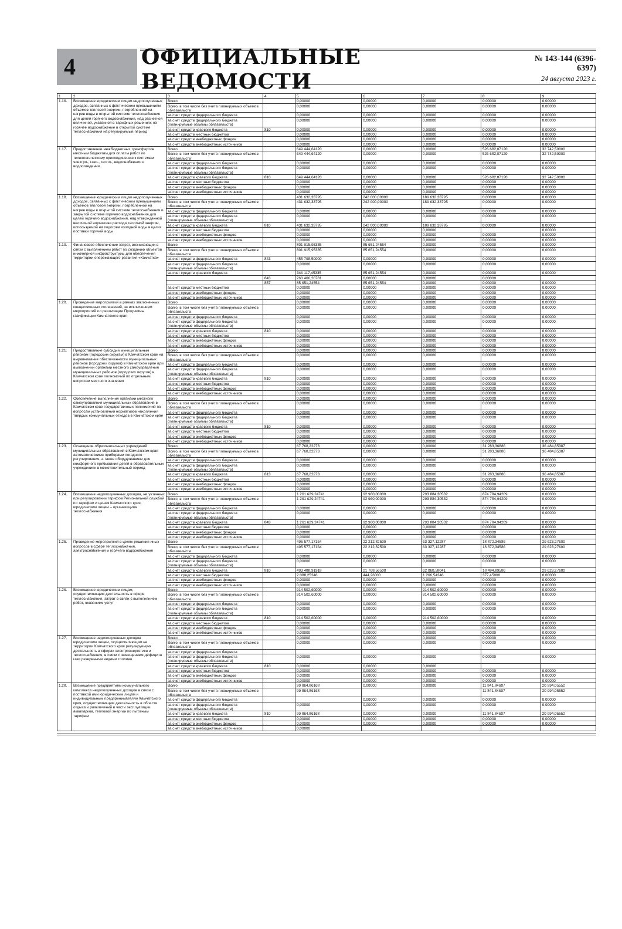4
ОФИЦИАЛЬНЫЕ ВЕДОМОСТИ
№ 143-144 (6396-6397)
24 августа 2023 г.
| 1 | 2 | 3 | 4 | 5 | 6 | 7 | 8 | 9 |
| 1.16. | Возмещение юридическим лицам недополученных доходов, связанных с фактическим превышением объемов тепловой энергии, потребленной на нагрев воды в открытой системе теплоснабжения для целей горячего водоснабжения, над расчетной величиной, указанной в тарифных решениях на горячее водоснабжение в открытой системе теплоснабжения на регулируемый период | Всего | | 0,00000 | 0,00000 | 0,00000 | 0,00000 | 0,00000 |
| | | Всего, в том числе без учета планируемых объемов обязательств | | 0,00000 | 0,00000 | 0,00000 | 0,00000 | 0,00000 |
| | | за счет средств федерального бюджета | | 0,00000 | 0,00000 | 0,00000 | 0,00000 | 0,00000 |
| | | за счет средств федерального бюджета (планируемые объемы обязательств) | | 0,00000 | 0,00000 | 0,00000 | 0,00000 | 0,00000 |
| | | за счет средств краевого бюджета | 810 | 0,00000 | 0,00000 | 0,00000 | 0,00000 | 0,00000 |
| | | за счет средств местных бюджетов | | 0,00000 | 0,00000 | 0,00000 | 0,00000 | 0,00000 |
| | | за счет средств внебюджетных фондов | | 0,00000 | 0,00000 | 0,00000 | 0,00000 | 0,00000 |
| | | за счет средств внебюджетных источников | | 0,00000 | 0,00000 | 0,00000 | 0,00000 | 0,00000 |
| 1.17. | Предоставление межбюджетных трансфертов местным бюджетам для оплаты работ по технологическому присоединению к системам электро-, газо-, тепло-, водоснабжения и водоотведения | Всего | | 649 444,64120 | 0,00000 | 0,00000 | 526 682,07120 | 32 742,59000 |
| | | Всего, в том числе без учета планируемых объемов обязательств | | 649 444,64120 | 0,00000 | 0,00000 | 526 682,07120 | 32 742,59000 |
| | | за счет средств федерального бюджета | | 0,00000 | 0,00000 | 0,00000 | 0,00000 | 0,00000 |
| | | за счет средств федерального бюджета (планируемые объемы обязательств) | | 0,00000 | 0,00000 | 0,00000 | 0,00000 | 0,00000 |
| | | за счет средств краевого бюджета | 810 | 649 444,64120 | 0,00000 | 0,00000 | 526 682,07120 | 32 742,59000 |
| | | за счет средств местных бюджетов | | 0,00000 | 0,00000 | 0,00000 | 0,00000 | 0,00000 |
| | | за счет средств внебюджетных фондов | | 0,00000 | 0,00000 | 0,00000 | 0,00000 | 0,00000 |
| | | за счет средств внебюджетных источников | | 0,00000 | 0,00000 | 0,00000 | 0,00000 | 0,00000 |
| 1.18. | Возмещение юридическим лицам недополученных доходов, связанных с фактическим превышением объемов тепловой энергии, потребленной на нагрев воды в открытой системе теплоснабжения и закрытой системе горячего водоснабжения для целей горячего водоснабжения, над утвержденной величиной норматива расхода тепловой энергии, используемой на подогрев холодной воды в целях поставки горячей воды | Всего | | 431 632,33795 | 242 000,00000 | 189 632,33795 | 0,00000 | 0,00000 |
| | | Всего, в том числе без учета планируемых объемов обязательств | | 431 632,33795 | 242 000,00000 | 189 632,33795 | 0,00000 | 0,00000 |
| | | за счет средств федерального бюджета | | 0,00000 | 0,00000 | 0,00000 | 0,00000 | 0,00000 |
| | | за счет средств федерального бюджета (планируемые объемы обязательств) | | 0,00000 | 0,00000 | 0,00000 | 0,00000 | 0,00000 |
| | | за счет средств краевого бюджета | 810 | 431 632,33795 | 242 000,00000 | 189 632,33795 | 0,00000 | 0,00000 |
| | | за счет средств местных бюджетов | | 0,00000 | 0,00000 | 0,00000 | | 0,00000 |
| | | за счет средств внебюджетных фондов | | 0,00000 | 0,00000 | 0,00000 | 0,00000 | 0,00000 |
| | | за счет средств внебюджетных источников | | 0,00000 | 0,00000 | 0,00000 | 0,00000 | 0,00000 |
| 1.19. | Финансовое обеспечение затрат, возникающих в связи с выполнением работ по созданию объектов инженерной инфраструктуры для обеспечения территории опережающего развития «Камчатка» | Всего | | 801 915,95335 | 85 651,24554 | 0,00000 | 0,00000 | 0,00000 |
| | | Всего, в том числе без учета планируемых объемов обязательств | | 801 915,95335 | 85 651,24554 | 0,00000 | 0,00000 | 0,00000 |
| | | за счет средств федерального бюджета | 843 | 455 798,50000 | 0,00000 | 0,00000 | 0,00000 | 0,00000 |
| | | за счет средств федерального бюджета (планируемые объемы обязательств) | | 0,00000 | 0,00000 | 0,00000 | 0,00000 | 0,00000 |
| | | за счет средств краевого бюджета | | 346 117,45335 | 85 651,24554 | 0,00000 | 0,00000 | 0,00000 |
| | | | 843 | 260 466,20781 | 0,00000 | 0,00000 | 0,00000 | |
| | | | 857 | 85 651,24554 | 85 651,24554 | 0,00000 | 0,00000 | 0,00000 |
| | | за счет средств местных бюджетов | | 0,00000 | 0,00000 | 0,00000 | 0,00000 | 0,00000 |
| | | за счет средств внебюджетных фондов | | 0,00000 | 0,00000 | 0,00000 | 0,00000 | 0,00000 |
| | | за счет средств внебюджетных источников | | 0,00000 | 0,00000 | 0,00000 | 0,00000 | 0,00000 |
| 1.20. | Проведение мероприятий в рамках заключенных концессионных соглашений, за исключением мероприятий по реализации Программы газификации Камчатского края | Всего | | 0,00000 | 0,00000 | 0,00000 | 0,00000 | 0,00000 |
| | | Всего, в том числе без учета планируемых объемов обязательств | | 0,00000 | 0,00000 | 0,00000 | 0,00000 | 0,00000 |
| | | за счет средств федерального бюджета | | 0,00000 | 0,00000 | 0,00000 | 0,00000 | 0,00000 |
| | | за счет средств федерального бюджета (планируемые объемы обязательств) | | 0,00000 | 0,00000 | 0,00000 | 0,00000 | 0,00000 |
| | | за счет средств краевого бюджета | 810 | 0,00000 | 0,00000 | 0,00000 | 0,00000 | 0,00000 |
| | | за счет средств местных бюджетов | | 0,00000 | 0,00000 | 0,00000 | 0,00000 | 0,00000 |
| | | за счет средств внебюджетных фондов | | 0,00000 | 0,00000 | 0,00000 | 0,00000 | 0,00000 |
| | | за счет средств внебюджетных источников | | 0,00000 | 0,00000 | 0,00000 | 0,00000 | 0,00000 |
| 1.21. | Предоставление субсидий муниципальным районам (городским округам) в Камчатском крае на выравнивание обеспеченности муниципальных районов (городских округов) в Камчатском крае при выполнении органами местного самоуправления муниципальных районов (городских округов) в Камчатском крае полномочий по отдельным вопросам местного значения | Всего | | 0,00000 | 0,00000 | 0,00000 | 0,00000 | 0,00000 |
| | | Всего, в том числе без учета планируемых объемов обязательств | | 0,00000 | 0,00000 | 0,00000 | 0,00000 | 0,00000 |
| | | за счет средств федерального бюджета | | 0,00000 | 0,00000 | 0,00000 | 0,00000 | 0,00000 |
| | | за счет средств федерального бюджета (планируемые объемы обязательств) | | 0,00000 | 0,00000 | 0,00000 | 0,00000 | 0,00000 |
| | | за счет средств краевого бюджета | 810 | 0,00000 | 0,00000 | 0,00000 | 0,00000 | 0,00000 |
| | | за счет средств местных бюджетов | | 0,00000 | 0,00000 | 0,00000 | 0,00000 | 0,00000 |
| | | за счет средств внебюджетных фондов | | 0,00000 | 0,00000 | 0,00000 | 0,00000 | 0,00000 |
| | | за счет средств внебюджетных источников | | 0,00000 | 0,00000 | 0,00000 | 0,00000 | 0,00000 |
| 1.22. | Обеспечение выполнения органами местного самоуправления муниципальных образований в Камчатском крае государственных полномочий по вопросам установления нормативов накопления твердых коммунальных отходов в Камчатском крае | Всего | | 0,00000 | 0,00000 | 0,00000 | 0,00000 | 0,00000 |
| | | Всего, в том числе без учета планируемых объемов обязательств | | 0,00000 | 0,00000 | 0,00000 | 0,00000 | 0,00000 |
| | | за счет средств федерального бюджета | | 0,00000 | 0,00000 | 0,00000 | 0,00000 | 0,00000 |
| | | за счет средств федерального бюджета (планируемые объемы обязательств) | | 0,00000 | 0,00000 | 0,00000 | 0,00000 | 0,00000 |
| | | за счет средств краевого бюджета | 810 | 0,00000 | 0,00000 | 0,00000 | 0,00000 | 0,00000 |
| | | за счет средств местных бюджетов | | 0,00000 | 0,00000 | 0,00000 | 0,00000 | 0,00000 |
| | | за счет средств внебюджетных фондов | | 0,00000 | 0,00000 | 0,00000 | 0,00000 | 0,00000 |
| | | за счет средств внебюджетных источников | | 0,00000 | 0,00000 | 0,00000 | 0,00000 | 0,00000 |
| 1.23. | Оснащение образовательных учреждений муниципальных образований в Камчатском крае автоматическими приборами погодного регулирования, а также оборудованием для комфортного пребывания детей в образовательных учреждениях в межотопительный период | Всего | | 67 768,22273 | 0,00000 | 0,00000 | 31 283,36886 | 36 484,85387 |
| | | Всего, в том числе без учета планируемых объемов обязательств | | 67 768,22273 | 0,00000 | 0,00000 | 31 283,36886 | 36 484,85387 |
| | | за счет средств федерального бюджета | | 0,00000 | 0,00000 | 0,00000 | 0,00000 | 0,00000 |
| | | за счет средств федерального бюджета (планируемые объемы обязательств) | | 0,00000 | 0,00000 | 0,00000 | 0,00000 | 0,00000 |
| | | за счет средств краевого бюджета | 813 | 67 768,22273 | 0,00000 | 0,00000 | 31 283,36886 | 36 484,85387 |
| | | за счет средств местных бюджетов | | 0,00000 | 0,00000 | 0,00000 | 0,00000 | 0,00000 |
| | | за счет средств внебюджетных фондов | | 0,00000 | 0,00000 | 0,00000 | 0,00000 | 0,00000 |
| | | за счет средств внебюджетных источников | | 0,00000 | 0,00000 | 0,00000 | 0,00000 | 0,00000 |
| 1.24. | Возмещение недополученных доходов, не учтенных при регулировании тарифов Региональной службой по тарифам и ценам Камчатского края, юридическим лицам – организациям теплоснабжения | Всего | | 1 261 629,24741 | 92 960,00000 | 293 884,30532 | 874 784,94209 | 0,00000 |
| | | Всего, в том числе без учета планируемых объемов обязательств | | 1 261 629,24741 | 92 960,00000 | 293 884,30532 | 874 784,94209 | 0,00000 |
| | | за счет средств федерального бюджета | | 0,00000 | 0,00000 | 0,00000 | 0,00000 | 0,00000 |
| | | за счет средств федерального бюджета (планируемые объемы обязательств) | | 0,00000 | 0,00000 | 0,00000 | 0,00000 | 0,00000 |
| | | за счет средств краевого бюджета | 843 | 1 261 629,24741 | 92 960,00000 | 293 884,30532 | 874 784,94209 | 0,00000 |
| | | за счет средств местных бюджетов | | 0,00000 | 0,00000 | 0,00000 | 0,00000 | 0,00000 |
| | | за счет средств внебюджетных фондов | | 0,00000 | 0,00000 | 0,00000 | 0,00000 | 0,00000 |
| | | за счет средств внебюджетных источников | | 0,00000 | 0,00000 | 0,00000 | 0,00000 | 0,00000 |
| 1.25. | Проведение мероприятий в целях решения иных вопросов в сфере теплоснабжения, электроснабжения и горячего водоснабжения | Всего | | 495 577,17164 | 22 212,82500 | 63 327,12287 | 18 872,34586 | 29 623,27600 |
| | | Всего, в том числе без учета планируемых объемов обязательств | | 495 577,17164 | 22 212,82500 | 63 327,12287 | 18 872,34586 | 29 623,27600 |
| | | за счет средств федерального бюджета | | 0,00000 | 0,00000 | 0,00000 | 0,00000 | 0,00000 |
| | | за счет средств федерального бюджета (планируемые объемы обязательств) | | 0,00000 | 0,00000 | 0,00000 | 0,00000 | 0,00000 |
| | | за счет средств краевого бюджета | 810 | 493 488,91918 | 21 768,56500 | 62 060,58041 | 18 494,89586 | 29 623,27600 |
| | | за счет средств местных бюджетов | | 2 088,25246 | 444,26000 | 1 266,54246 | 377,45000 | 0,00000 |
| | | за счет средств внебюджетных фондов | | 0,00000 | 0,00000 | 0,00000 | 0,00000 | 0,00000 |
| | | за счет средств внебюджетных источников | | 0,00000 | 0,00000 | 0,00000 | 0,00000 | 0,00000 |
| 1.26. | Возмещение юридическим лицам, осуществляющим деятельность в сфере теплоснабжения, затрат в связи с выполнением работ, оказанием услуг | Всего | | 914 502,60000 | 0,00000 | 914 502,60000 | 0,00000 | 0,00000 |
| | | Всего, в том числе без учета планируемых объемов обязательств | | 914 502,60000 | 0,00000 | 914 502,60000 | 0,00000 | 0,00000 |
| | | за счет средств федерального бюджета | | 0,00000 | 0,00000 | 0,00000 | 0,00000 | 0,00000 |
| | | за счет средств федерального бюджета (планируемые объемы обязательств) | | 0,00000 | 0,00000 | 0,00000 | 0,00000 | 0,00000 |
| | | за счет средств краевого бюджета | 810 | 914 502,60000 | 0,00000 | 914 502,60000 | 0,00000 | 0,00000 |
| | | за счет средств местных бюджетов | | 0,00000 | 0,00000 | 0,00000 | 0,00000 | 0,00000 |
| | | за счет средств внебюджетных фондов | | 0,00000 | 0,00000 | 0,00000 | 0,00000 | 0,00000 |
| | | за счет средств внебюджетных источников | | 0,00000 | 0,00000 | 0,00000 | 0,00000 | 0,00000 |
| 1.27. | Возмещение недополученных доходов юридическим лицам, осуществляющим на территории Камчатского края регулируемую деятельность в сферах электроэнергетики и теплоснабжения, в связи с замещением дефицита газа резервными видами топлива | Всего | | 0,00000 | 0,00000 | 0,00000 | 0,00000 | 0,00000 |
| | | Всего, в том числе без учета планируемых объемов обязательств | | 0,00000 | 0,00000 | 0,00000 | 0,00000 | 0,00000 |
| | | за счет средств федерального бюджета | | | | | | |
| | | за счет средств федерального бюджета (планируемые объемы обязательств) | | 0,00000 | 0,00000 | 0,00000 | 0,00000 | 0,00000 |
| | | за счет средств краевого бюджета | 810 | 0,00000 | 0,00000 | 0,00000 | | |
| | | за счет средств местных бюджетов | | 0,00000 | 0,00000 | 0,00000 | 0,00000 | 0,00000 |
| | | за счет средств внебюджетных фондов | | 0,00000 | 0,00000 | 0,00000 | 0,00000 | 0,00000 |
| | | за счет средств внебюджетных источников | | 0,00000 | 0,00000 | 0,00000 | 0,00000 | 0,00000 |
| 1.28. | Возмещение предприятиям коммунального комплекса недополученных доходов в связи с поставкой ими юридическим лицам и индивидуальным предпринимателям Камчатского края, осуществляющим деятельность в области отдыха и развлечений в части эксплуатации аквапарков, тепловой энергии по льготным тарифам | Всего | | 99 864,86168 | 0,00000 | 0,00000 | 11 841,84607 | 20 994,05552 |
| | | Всего, в том числе без учета планируемых объемов обязательств | | 99 864,86168 | | | 11 841,84607 | 20 994,05552 |
| | | за счет средств федерального бюджета | | | 0,00000 | 0,00000 | 0,00000 | 0,00000 |
| | | за счет средств федерального бюджета (планируемые объемы обязательств) | | 0,00000 | 0,00000 | 0,00000 | 0,00000 | 0,00000 |
| | | за счет средств краевого бюджета | 810 | 99 864,86168 | 0,00000 | 0,00000 | 11 841,84607 | 20 994,05552 |
| | | за счет средств местных бюджетов | | 0,00000 | 0,00000 | 0,00000 | 0,00000 | 0,00000 |
| | | за счет средств внебюджетных фондов | | 0,00000 | 0,00000 | 0,00000 | 0,00000 | 0,00000 |
| | | за счет средств внебюджетных источников | | 0,00000 | | | | |